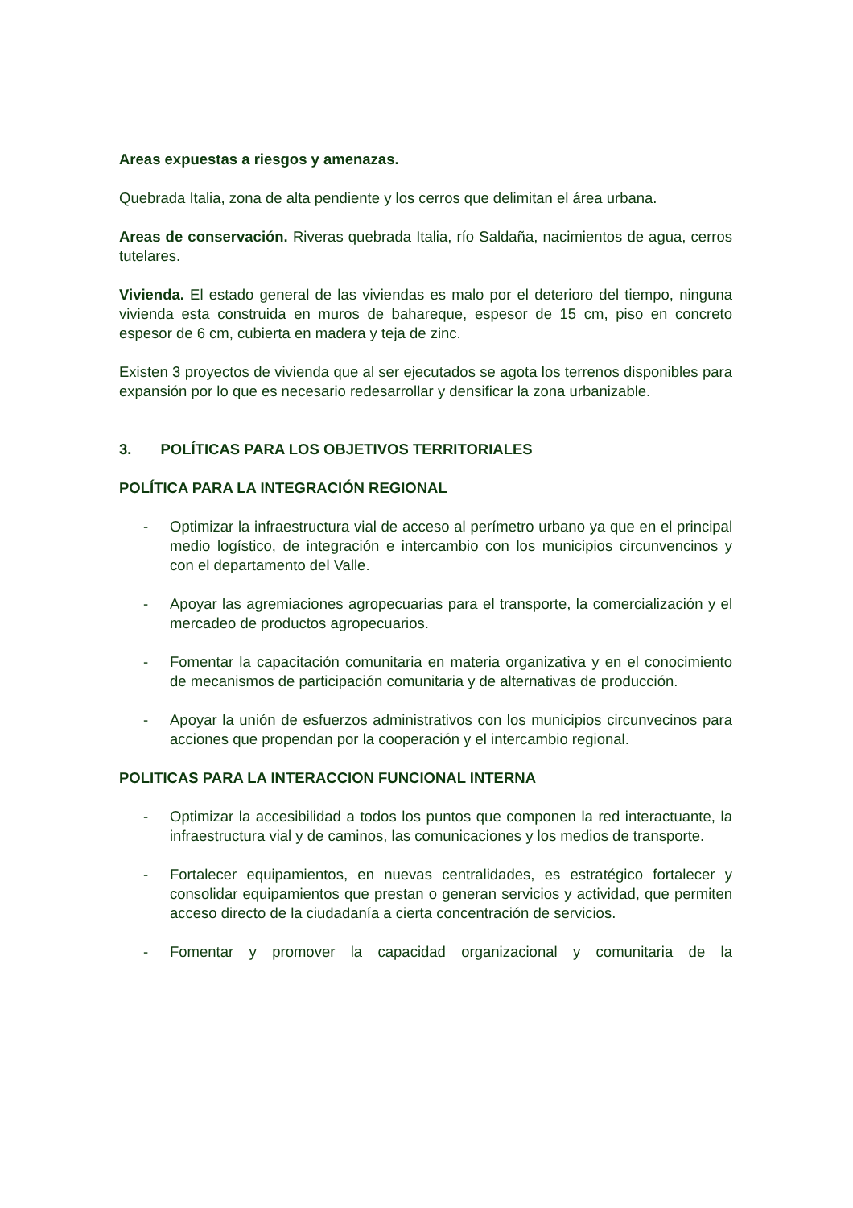Areas expuestas a riesgos y amenazas.
Quebrada Italia, zona de alta pendiente y los cerros que delimitan el área urbana.
Areas de conservación. Riveras quebrada Italia, río Saldaña, nacimientos de agua, cerros tutelares.
Vivienda. El estado general de las viviendas es malo por el deterioro del tiempo, ninguna vivienda esta construida en muros de bahareque, espesor de 15 cm, piso en concreto espesor de 6 cm, cubierta en madera y teja de zinc.
Existen 3 proyectos de vivienda que al ser ejecutados se agota los terrenos disponibles para expansión por lo que es necesario redesarrollar y densificar la zona urbanizable.
3. POLÍTICAS PARA LOS OBJETIVOS TERRITORIALES
POLÍTICA PARA LA INTEGRACIÓN REGIONAL
- Optimizar la infraestructura vial de acceso al perímetro urbano ya que en el principal medio logístico, de integración e intercambio con los municipios circunvencinos y con el departamento del Valle.
- Apoyar las agremiaciones agropecuarias para el transporte, la comercialización y el mercadeo de productos agropecuarios.
- Fomentar la capacitación comunitaria en materia organizativa y en el conocimiento de mecanismos de participación comunitaria y de alternativas de producción.
- Apoyar la unión de esfuerzos administrativos con los municipios circunvecinos para acciones que propendan por la cooperación y el intercambio regional.
POLITICAS PARA LA INTERACCION FUNCIONAL INTERNA
- Optimizar la accesibilidad a todos los puntos que componen la red interactuante, la infraestructura vial y de caminos, las comunicaciones y los medios de transporte.
- Fortalecer equipamientos, en nuevas centralidades, es estratégico fortalecer y consolidar equipamientos que prestan o generan servicios y actividad, que permiten acceso directo de la ciudadanía a cierta concentración de servicios.
- Fomentar y promover la capacidad organizacional y comunitaria de la